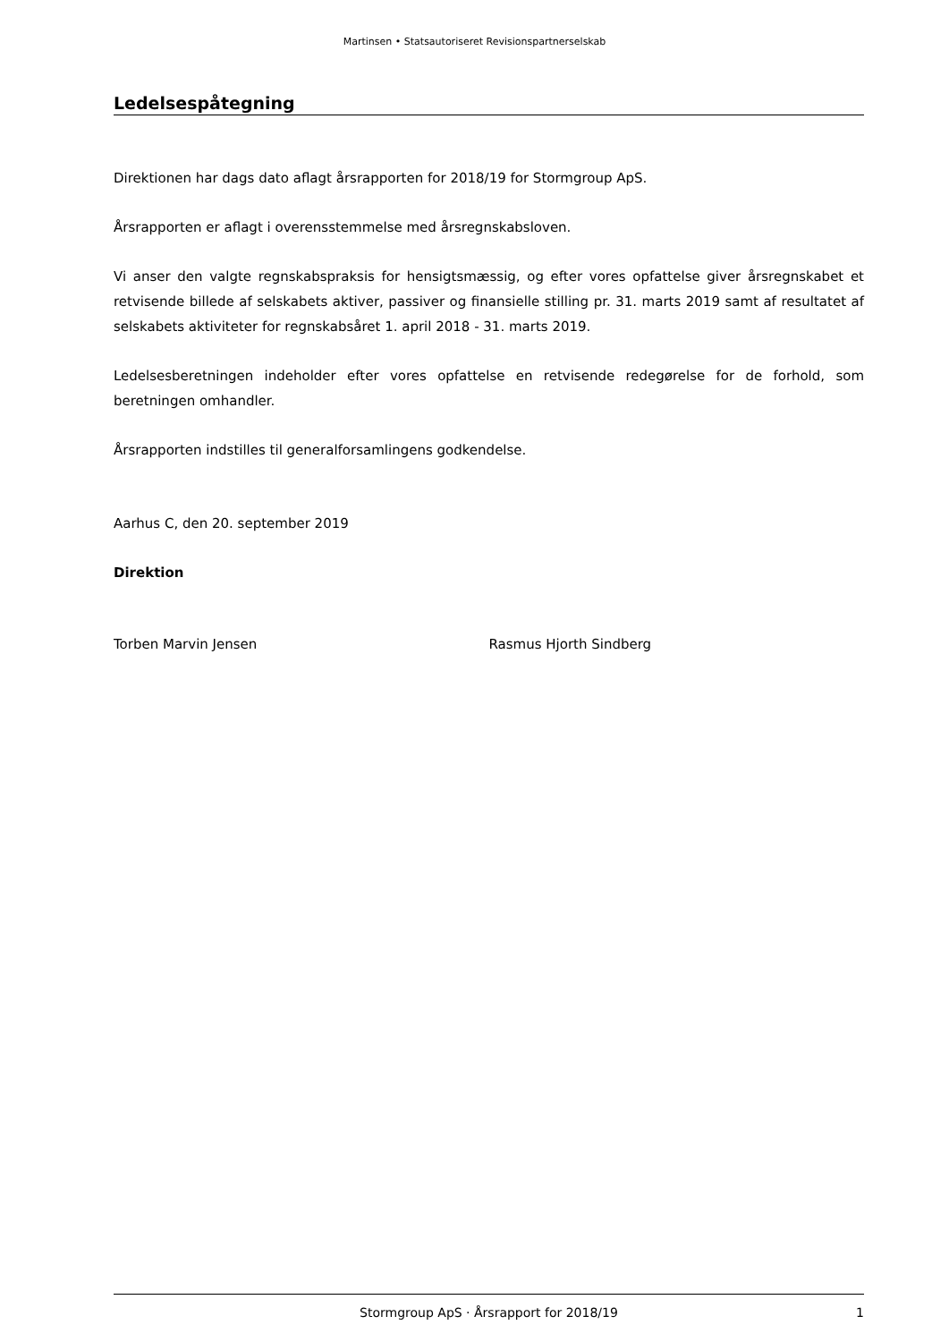Martinsen • Statsautoriseret Revisionspartnerselskab
Ledelsespåtegning
Direktionen har dags dato aflagt årsrapporten for 2018/19 for Stormgroup ApS.
Årsrapporten er aflagt i overensstemmelse med årsregnskabsloven.
Vi anser den valgte regnskabspraksis for hensigtsmæssig, og efter vores opfattelse giver årsregnska­bet et retvisende billede af selskabets aktiver, passiver og finansielle stilling pr. 31. marts 2019 samt af resultatet af selskabets aktiviteter for regnskabsåret 1. april 2018 - 31. marts 2019.
Ledelsesberetningen indeholder efter vores opfattelse en retvisende redegørelse for de forhold, som beretningen omhandler.
Årsrapporten indstilles til generalforsamlingens godkendelse.
Aarhus C, den 20. september 2019
Direktion
Torben Marvin Jensen Rasmus Hjorth Sindberg
Stormgroup ApS · Årsrapport for 2018/19 1